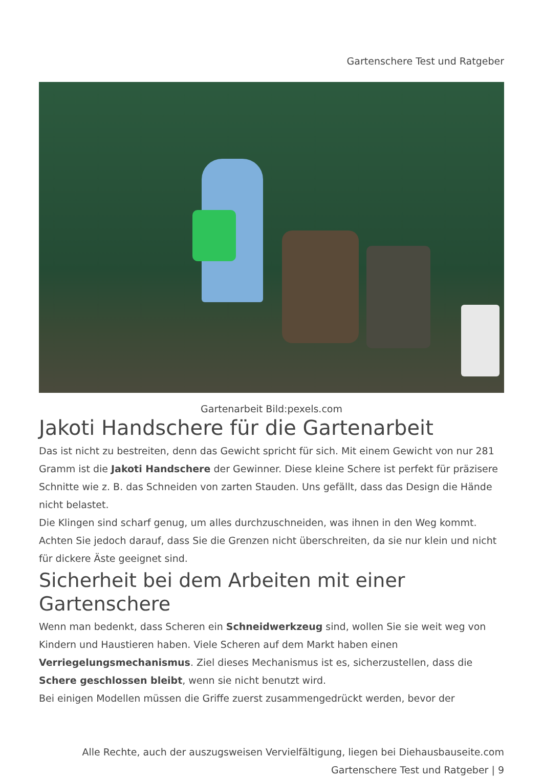Gartenschere Test und Ratgeber
Gartenarbeit Bild:pexels.com
Jakoti Handschere für die Gartenarbeit
Das ist nicht zu bestreiten, denn das Gewicht spricht für sich. Mit einem Gewicht von nur 281 Gramm ist die Jakoti Handschere der Gewinner. Diese kleine Schere ist perfekt für präzisere Schnitte wie z. B. das Schneiden von zarten Stauden. Uns gefällt, dass das Design die Hände nicht belastet.
Die Klingen sind scharf genug, um alles durchzuschneiden, was ihnen in den Weg kommt. Achten Sie jedoch darauf, dass Sie die Grenzen nicht überschreiten, da sie nur klein und nicht für dickere Äste geeignet sind.
Sicherheit bei dem Arbeiten mit einer Gartenschere
Wenn man bedenkt, dass Scheren ein Schneidwerkzeug sind, wollen Sie sie weit weg von Kindern und Haustieren haben. Viele Scheren auf dem Markt haben einen Verriegelungsmechanismus. Ziel dieses Mechanismus ist es, sicherzustellen, dass die Schere geschlossen bleibt, wenn sie nicht benutzt wird.
Bei einigen Modellen müssen die Griffe zuerst zusammengedrückt werden, bevor der
Alle Rechte, auch der auszugsweisen Vervielfältigung, liegen bei Diehausbauseite.com
Gartenschere Test und Ratgeber | 9